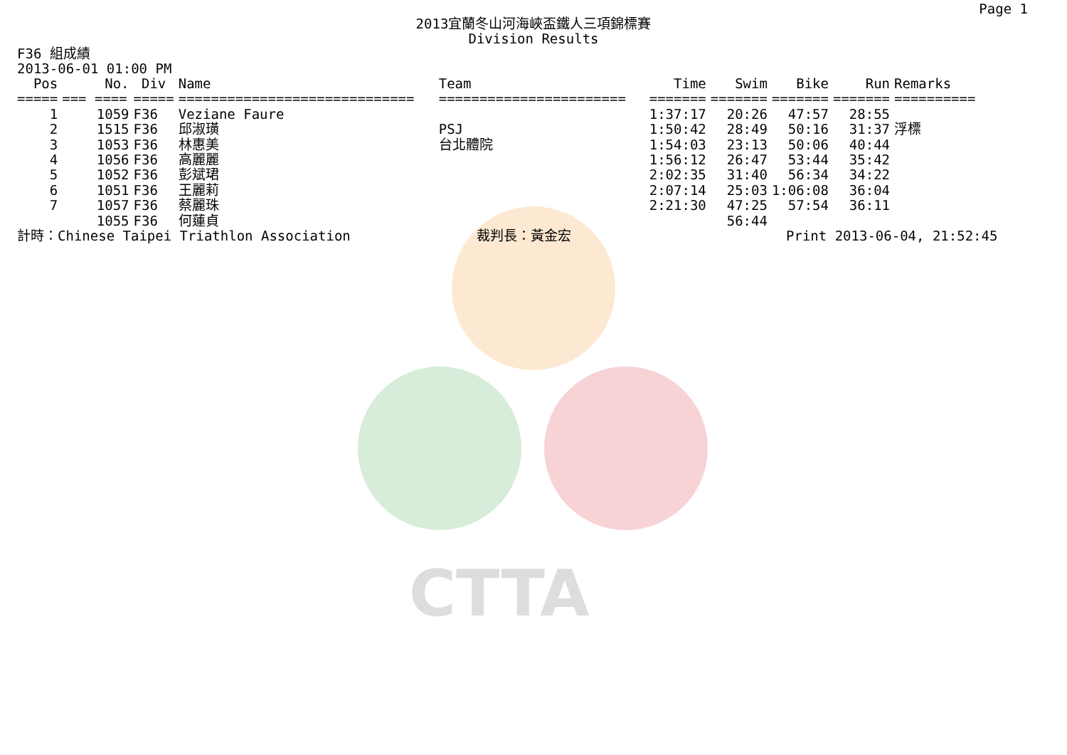CTTA
Page 1
2013宜蘭冬山河海峽盃鐵人三項錦標賽
Division Results
F36 組成績
2013-06-01 01:00 PM
| Pos | No. | Div | Name | Team | Time | Swim | Bike | Run | Remarks |
| --- | --- | --- | --- | --- | --- | --- | --- | --- | --- |
| ===== | === ==== | ===== | ============================= | ======================= | ======= | ======= | ======= | ======= | ========== |
| 1 | 1059 | F36 | Veziane Faure | | 1:37:17 | 20:26 | 47:57 | 28:55 | |
| 2 | 1515 | F36 | 邱淑璜 | PSJ | 1:50:42 | 28:49 | 50:16 | 31:37 | 浮標 |
| 3 | 1053 | F36 | 林惠美 | 台北體院 | 1:54:03 | 23:13 | 50:06 | 40:44 | |
| 4 | 1056 | F36 | 高麗麗 | | 1:56:12 | 26:47 | 53:44 | 35:42 | |
| 5 | 1052 | F36 | 彭斌珺 | | 2:02:35 | 31:40 | 56:34 | 34:22 | |
| 6 | 1051 | F36 | 王麗莉 | | 2:07:14 | 25:03 | 1:06:08 | 36:04 | |
| 7 | 1057 | F36 | 蔡麗珠 | | 2:21:30 | 47:25 | 57:54 | 36:11 | |
| | 1055 | F36 | 何蓮貞 | | | 56:44 | | | |
計時：Chinese Taipei Triathlon Association 裁判長：黃金宏 Print 2013-06-04, 21:52:45